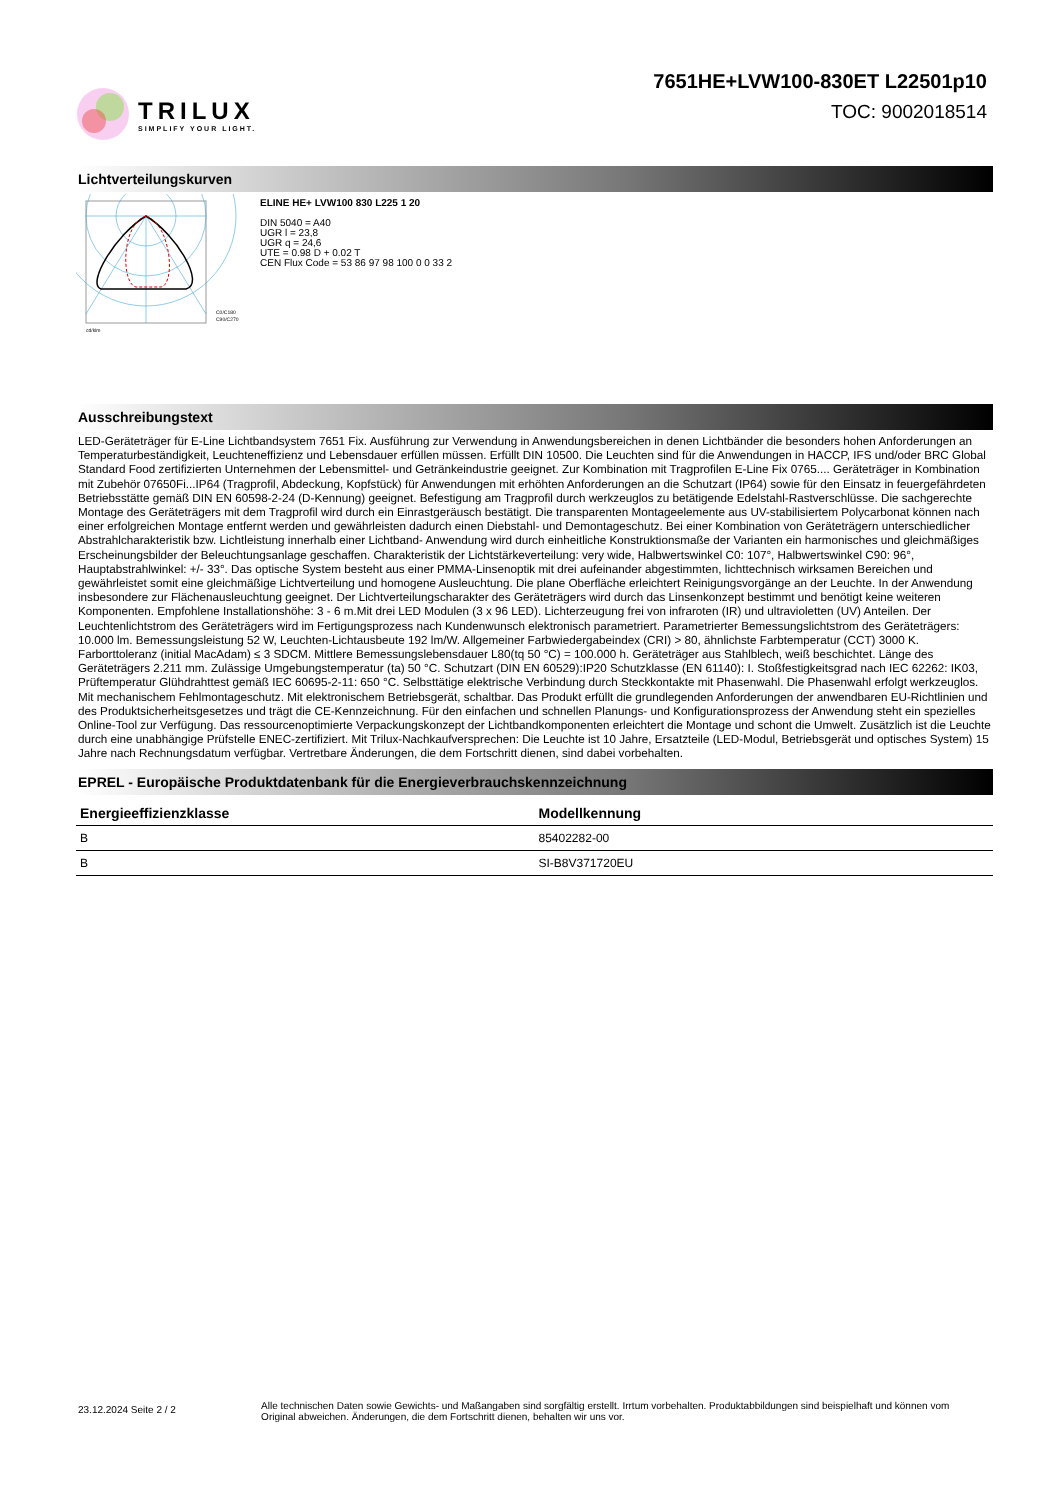TRILUX
SIMPLIFY YOUR LIGHT.
7651HE+LVW100-830ET L22501p10
TOC: 9002018514
Lichtverteilungskurven
cd/klm
C0/C180
C90/C270
ELINE HE+ LVW100 830 L225 1 20
DIN 5040 = A40
UGR l = 23,8
UGR q = 24,6
UTE = 0.98 D + 0.02 T
CEN Flux Code = 53 86 97 98 100 0 0 33 2
Ausschreibungstext
LED-Geräteträger für E-Line Lichtbandsystem 7651 Fix. Ausführung zur Verwendung in Anwendungsbereichen in denen Lichtbänder die besonders hohen Anforderungen an Temperaturbeständigkeit, Leuchteneffizienz und Lebensdauer erfüllen müssen. Erfüllt DIN 10500. Die Leuchten sind für die Anwendungen in HACCP, IFS und/oder BRC Global Standard Food zertifizierten Unternehmen der Lebensmittel- und Getränkeindustrie geeignet. Zur Kombination mit Tragprofilen E-Line Fix 0765.... Geräteträger in Kombination mit Zubehör 07650Fi...IP64 (Tragprofil, Abdeckung, Kopfstück) für Anwendungen mit erhöhten Anforderungen an die Schutzart (IP64) sowie für den Einsatz in feuergefährdeten Betriebsstätte gemäß DIN EN 60598-2-24 (D-Kennung) geeignet. Befestigung am Tragprofil durch werkzeuglos zu betätigende Edelstahl-Rastverschlüsse. Die sachgerechte Montage des Geräteträgers mit dem Tragprofil wird durch ein Einrastgeräusch bestätigt. Die transparenten Montageelemente aus UV-stabilisiertem Polycarbonat können nach einer erfolgreichen Montage entfernt werden und gewährleisten dadurch einen Diebstahl- und Demontageschutz. Bei einer Kombination von Geräteträgern unterschiedlicher Abstrahlcharakteristik bzw. Lichtleistung innerhalb einer Lichtband- Anwendung wird durch einheitliche Konstruktionsmaße der Varianten ein harmonisches und gleichmäßiges Erscheinungsbilder der Beleuchtungsanlage geschaffen. Charakteristik der Lichtstärkeverteilung: very wide, Halbwertswinkel C0: 107°, Halbwertswinkel C90: 96°, Hauptabstrahlwinkel: +/- 33°. Das optische System besteht aus einer PMMA-Linsenoptik mit drei aufeinander abgestimmten, lichttechnisch wirksamen Bereichen und gewährleistet somit eine gleichmäßige Lichtverteilung und homogene Ausleuchtung. Die plane Oberfläche erleichtert Reinigungsvorgänge an der Leuchte. In der Anwendung insbesondere zur Flächenausleuchtung geeignet. Der Lichtverteilungscharakter des Geräteträgers wird durch das Linsenkonzept bestimmt und benötigt keine weiteren Komponenten. Empfohlene Installationshöhe: 3 - 6 m.Mit drei LED Modulen (3 x 96 LED). Lichterzeugung frei von infraroten (IR) und ultravioletten (UV) Anteilen. Der Leuchtenlichtstrom des Geräteträgers wird im Fertigungsprozess nach Kundenwunsch elektronisch parametriert. Parametrierter Bemessungslichtstrom des Geräteträgers: 10.000 lm. Bemessungsleistung 52 W, Leuchten-Lichtausbeute 192 lm/W. Allgemeiner Farbwiedergabeindex (CRI) > 80, ähnlichste Farbtemperatur (CCT) 3000 K. Farborttoleranz (initial MacAdam) ≤ 3 SDCM. Mittlere Bemessungslebensdauer L80(tq 50 °C) = 100.000 h. Geräteträger aus Stahlblech, weiß beschichtet. Länge des Geräteträgers 2.211 mm. Zulässige Umgebungstemperatur (ta) 50 °C. Schutzart (DIN EN 60529):IP20 Schutzklasse (EN 61140): I. Stoßfestigkeitsgrad nach IEC 62262: IK03, Prüftemperatur Glühdrahttest gemäß IEC 60695-2-11: 650 °C. Selbsttätige elektrische Verbindung durch Steckkontakte mit Phasenwahl. Die Phasenwahl erfolgt werkzeuglos. Mit mechanischem Fehlmontageschutz. Mit elektronischem Betriebsgerät, schaltbar. Das Produkt erfüllt die grundlegenden Anforderungen der anwendbaren EU-Richtlinien und des Produktsicherheitsgesetzes und trägt die CE-Kennzeichnung. Für den einfachen und schnellen Planungs- und Konfigurationsprozess der Anwendung steht ein spezielles Online-Tool zur Verfügung. Das ressourcenoptimierte Verpackungskonzept der Lichtbandkomponenten erleichtert die Montage und schont die Umwelt. Zusätzlich ist die Leuchte durch eine unabhängige Prüfstelle ENEC-zertifiziert. Mit Trilux-Nachkaufversprechen: Die Leuchte ist 10 Jahre, Ersatzteile (LED-Modul, Betriebsgerät und optisches System) 15 Jahre nach Rechnungsdatum verfügbar. Vertretbare Änderungen, die dem Fortschritt dienen, sind dabei vorbehalten.
EPREL - Europäische Produktdatenbank für die Energieverbrauchskennzeichnung
| Energieeffizienzklasse | Modellkennung |
| --- | --- |
| B | 85402282-00 |
| B | SI-B8V371720EU |
23.12.2024 Seite 2 / 2
Alle technischen Daten sowie Gewichts- und Maßangaben sind sorgfältig erstellt. Irrtum vorbehalten. Produktabbildungen sind beispielhaft und können vom Original abweichen. Änderungen, die dem Fortschritt dienen, behalten wir uns vor.